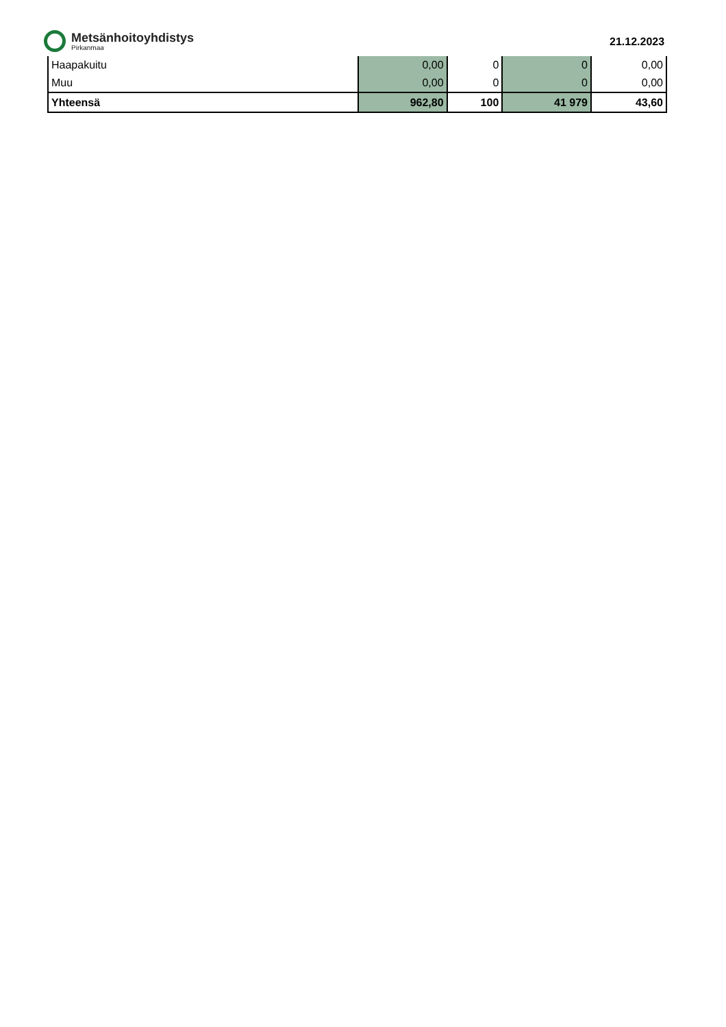Metsänhoitoyhdistys
Pirkanmaa
21.12.2023
| Haapakuitu | 0,00 | 0 | 0 | 0,00 |
| Muu | 0,00 | 0 | 0 | 0,00 |
| Yhteensä | 962,80 | 100 | 41 979 | 43,60 |